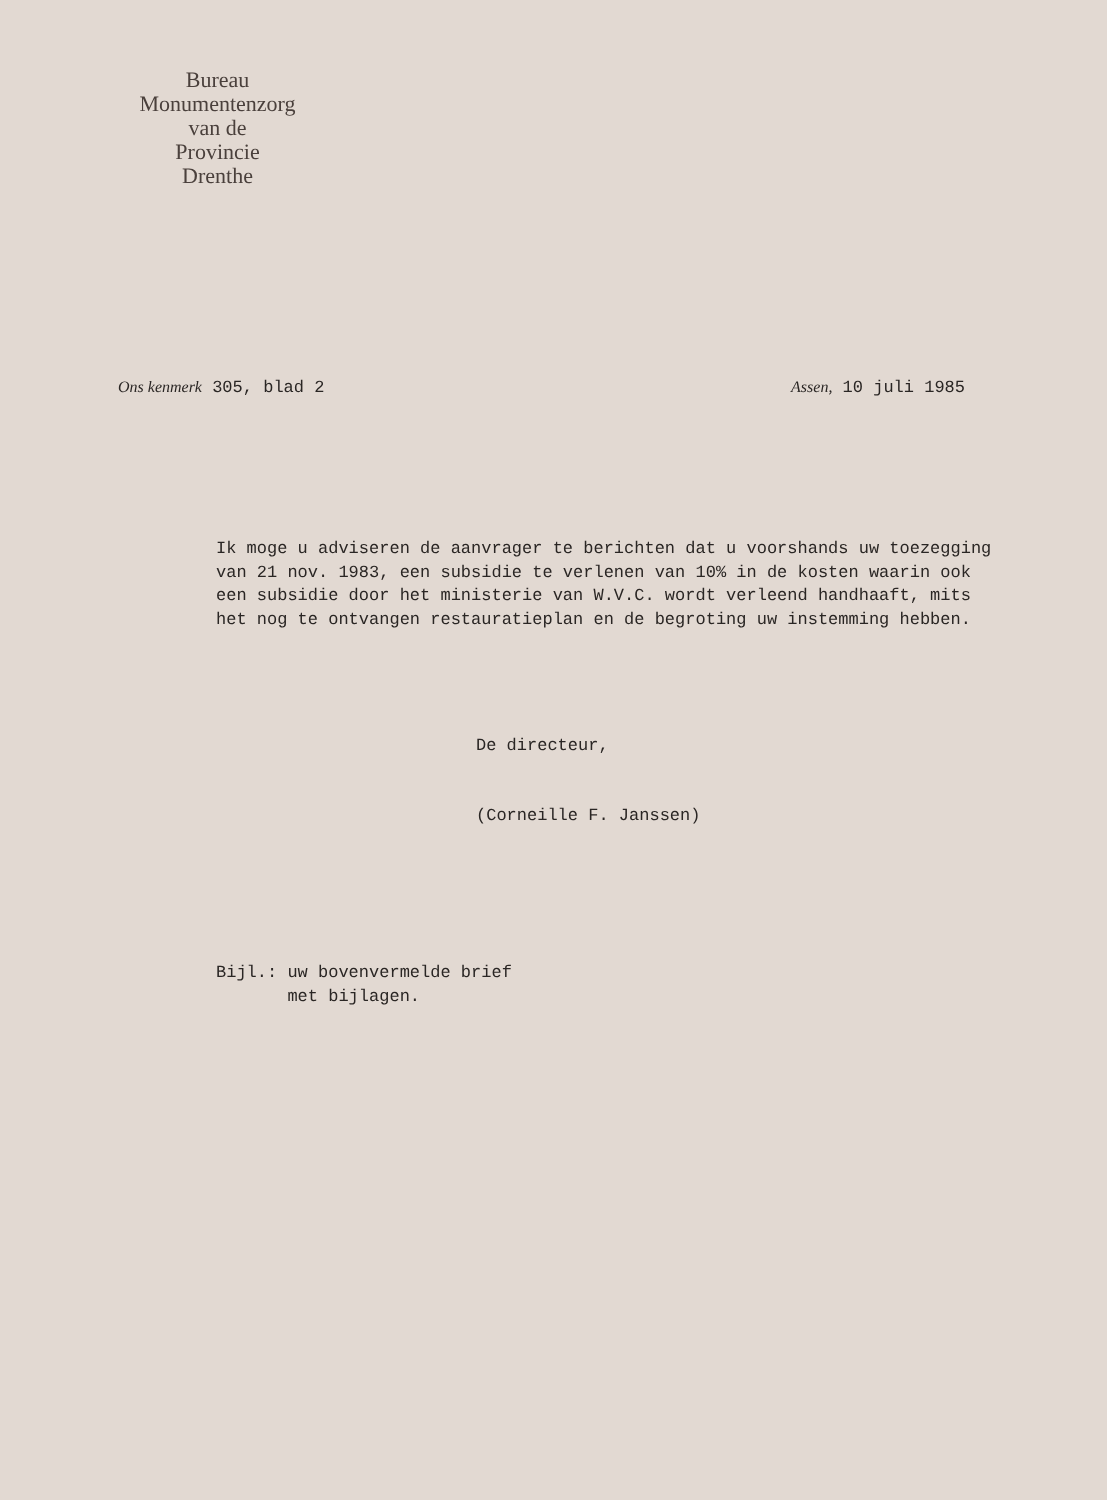Bureau
Monumentenzorg
van de
Provincie
Drenthe
Ons kenmerk 305, blad 2 Assen, 10 juli 1985
Ik moge u adviseren de aanvrager te berichten dat u voorshands uw toezegging van 21 nov. 1983, een subsidie te verlenen van 10% in de kosten waarin ook een subsidie door het ministerie van W.V.C. wordt verleend handhaaft, mits het nog te ontvangen restauratieplan en de begroting uw instemming hebben.
De directeur,
(Corneille F. Janssen)
Bijl.: uw bovenvermelde brief
met bijlagen.